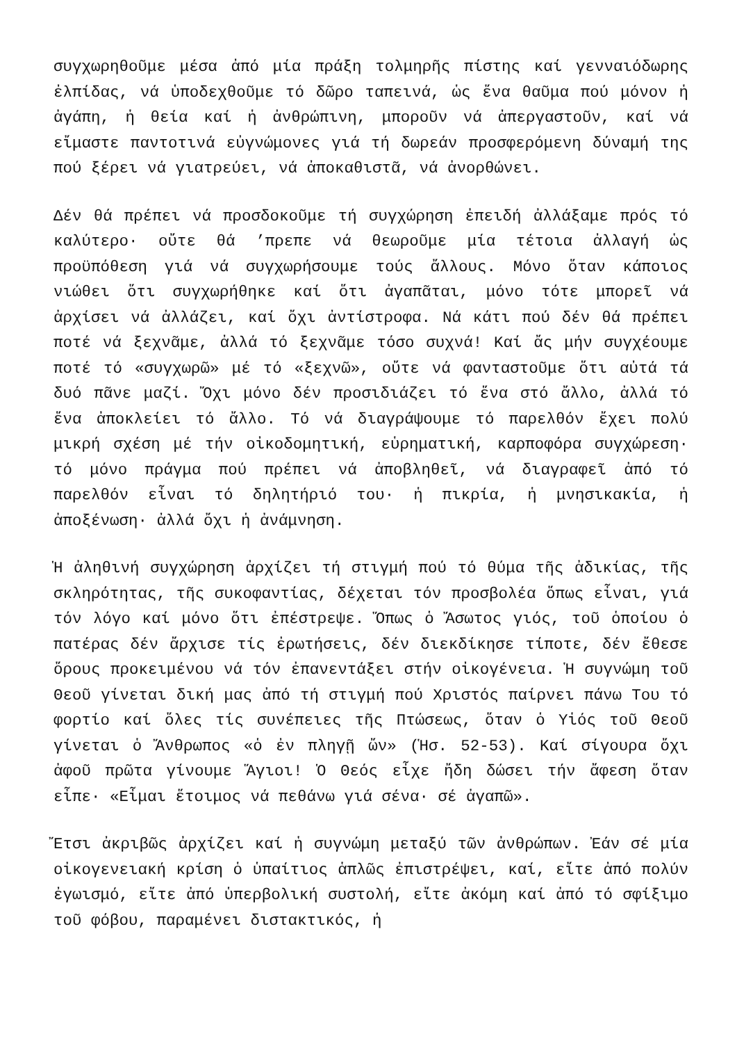συγχωρηθοῦμε μέσα ἀπό μία πράξη τολμηρῆς πίστης καί γενναιόδωρης ἐλπίδας, νά ὑποδεχθοῦμε τό δῶρο ταπεινά, ὡς ἕνα θαῦμα πού μόνον ἡ ἀγάπη, ἡ θεία καί ἡ ἀνθρώπινη, μποροῦν νά ἀπεργαστοῦν, καί νά εἴμαστε παντοτινά εὐγνώμονες γιά τή δωρεάν προσφερόμενη δύναμή της πού ξέρει νά γιατρεύει, νά ἀποκαθιστᾶ, νά ἀνορθώνει.
Δέν θά πρέπει νά προσδοκοῦμε τή συγχώρηση ἐπειδή ἀλλάξαμε πρός τό καλύτερο· οὔτε θά ’πρεπε νά θεωροῦμε μία τέτοια ἀλλαγή ὡς προϋπόθεση γιά νά συγχωρήσουμε τούς ἄλλους. Μόνο ὅταν κάποιος νιώθει ὅτι συγχωρήθηκε καί ὅτι ἀγαπᾶται, μόνο τότε μπορεῖ νά ἀρχίσει νά ἀλλάζει, καί ὄχι ἀντίστροφα. Νά κάτι πού δέν θά πρέπει ποτέ νά ξεχνᾶμε, ἀλλά τό ξεχνᾶμε τόσο συχνά! Καί ἄς μήν συγχέουμε ποτέ τό «συγχωρῶ» μέ τό «ξεχνῶ», οὔτε νά φανταστοῦμε ὅτι αὐτά τά δυό πᾶνε μαζί. Ὄχι μόνο δέν προσιδιάζει τό ἕνα στό ἄλλο, ἀλλά τό ἕνα ἀποκλείει τό ἄλλο. Τό νά διαγράψουμε τό παρελθόν ἔχει πολύ μικρή σχέση μέ τήν οἰκοδομητική, εὑρηματική, καρποφόρα συγχώρεση· τό μόνο πράγμα πού πρέπει νά ἀποβληθεῖ, νά διαγραφεῖ ἀπό τό παρελθόν εἶναι τό δηλητήριό του· ἡ πικρία, ἡ μνησικακία, ἡ ἀποξένωση· ἀλλά ὄχι ἡ ἀνάμνηση.
Ἡ ἀληθινή συγχώρηση ἀρχίζει τή στιγμή πού τό θύμα τῆς ἀδικίας, τῆς σκληρότητας, τῆς συκοφαντίας, δέχεται τόν προσβολέα ὅπως εἶναι, γιά τόν λόγο καί μόνο ὅτι ἐπέστρεψε. Ὅπως ὁ Ἄσωτος γιός, τοῦ ὁποίου ὁ πατέρας δέν ἄρχισε τίς ἐρωτήσεις, δέν διεκδίκησε τίποτε, δέν ἔθεσε ὅρους προκειμένου νά τόν ἐπανεντάξει στήν οἰκογένεια. Ἡ συγνώμη τοῦ Θεοῦ γίνεται δική μας ἀπό τή στιγμή πού Χριστός παίρνει πάνω Του τό φορτίο καί ὅλες τίς συνέπειες τῆς Πτώσεως, ὅταν ὁ Υἱός τοῦ Θεοῦ γίνεται ὁ Ἄνθρωπος «ὁ ἐν πληγῇ ὤν» (Ἡσ. 52-53). Καί σίγουρα ὄχι ἀφοῦ πρῶτα γίνουμε Ἅγιοι! Ὁ Θεός εἶχε ἤδη δώσει τήν ἄφεση ὅταν εἶπε· «Εἶμαι ἕτοιμος νά πεθάνω γιά σένα· σέ ἀγαπῶ».
Ἔτσι ἀκριβῶς ἀρχίζει καί ἡ συγνώμη μεταξύ τῶν ἀνθρώπων. Ἐάν σέ μία οἰκογενειακή κρίση ὁ ὑπαίτιος ἁπλῶς ἐπιστρέψει, καί, εἴτε ἀπό πολύν ἐγωισμό, εἴτε ἀπό ὑπερβολική συστολή, εἴτε ἀκόμη καί ἀπό τό σφίξιμο τοῦ φόβου, παραμένει διστακτικός, ἡ